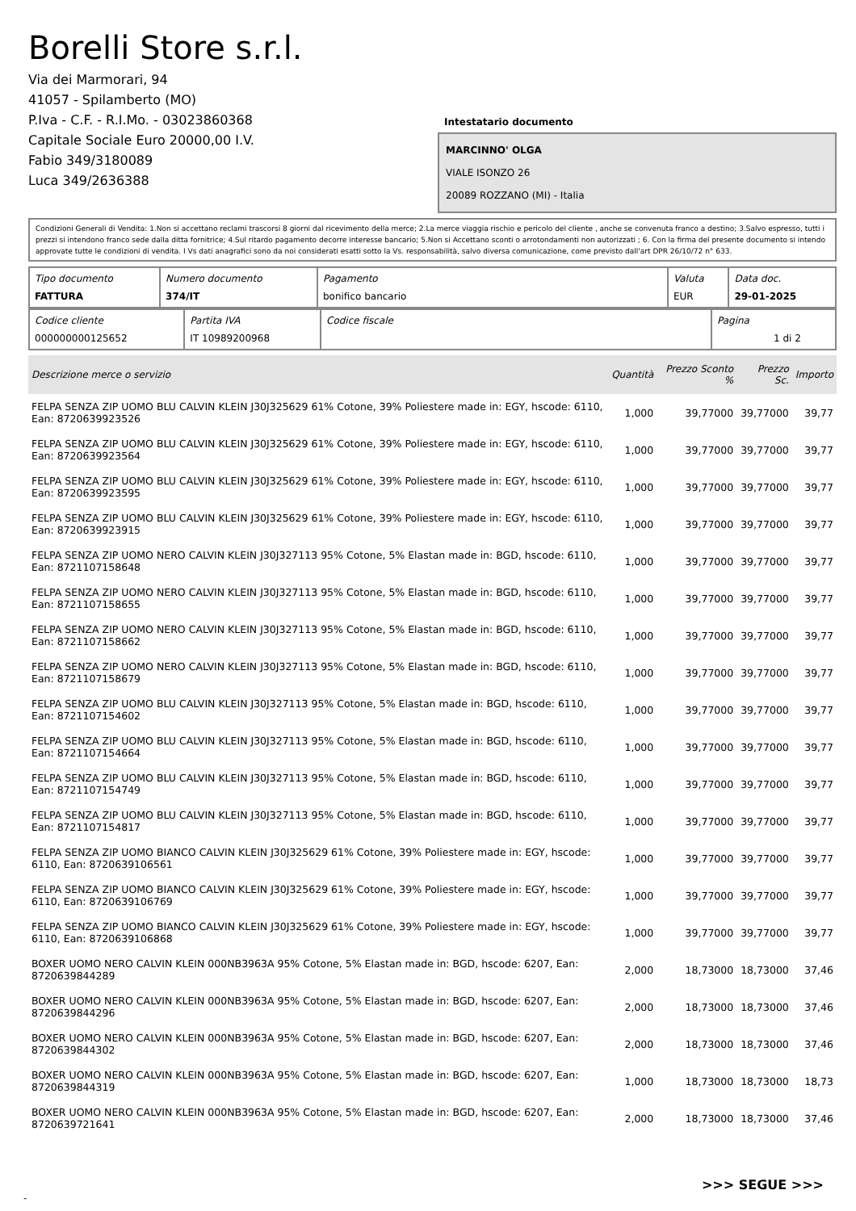Borelli Store s.r.l.
Via dei Marmorari, 94
41057 - Spilamberto (MO)
P.Iva - C.F. - R.I.Mo. - 03023860368
Capitale Sociale Euro 20000,00 I.V.
Fabio 349/3180089
Luca 349/2636388
Intestatario documento
MARCINNO' OLGA
VIALE ISONZO 26
20089 ROZZANO (MI) - Italia
Condizioni Generali di Vendita: 1.Non si accettano reclami trascorsi 8 giorni dal ricevimento della merce; 2.La merce viaggia rischio e pericolo del cliente , anche se convenuta franco a destino; 3.Salvo espresso, tutti i prezzi si intendono franco sede dalla ditta fornitrice; 4.Sul ritardo pagamento decorre interesse bancario; 5.Non si Accettano sconti o arrotondamenti non autorizzati ; 6. Con la firma del presente documento si intendo approvate tutte le condizioni di vendita. I Vs dati anagrafici sono da noi considerati esatti sotto la Vs. responsabilità, salvo diversa comunicazione, come previsto dall'art DPR 26/10/72 n° 633.
| Tipo documento FATTURA | Numero documento 374/IT | Pagamento bonifico bancario | Valuta EUR | Data doc. 29-01-2025 |
| Codice cliente 000000000125652 | Partita IVA IT 10989200968 | Codice fiscale | Pagina 1 di 2 |
| Descrizione merce o servizio | Quantità | Prezzo Sconto % | Prezzo Sc. | Importo |
| --- | --- | --- | --- | --- |
| FELPA SENZA ZIP UOMO BLU CALVIN KLEIN J30J325629 61% Cotone, 39% Poliestere made in: EGY, hscode: 6110, Ean: 8720639923526 | 1,000 | 39,77000 | 39,77000 | 39,77 |
| FELPA SENZA ZIP UOMO BLU CALVIN KLEIN J30J325629 61% Cotone, 39% Poliestere made in: EGY, hscode: 6110, Ean: 8720639923564 | 1,000 | 39,77000 | 39,77000 | 39,77 |
| FELPA SENZA ZIP UOMO BLU CALVIN KLEIN J30J325629 61% Cotone, 39% Poliestere made in: EGY, hscode: 6110, Ean: 8720639923595 | 1,000 | 39,77000 | 39,77000 | 39,77 |
| FELPA SENZA ZIP UOMO BLU CALVIN KLEIN J30J325629 61% Cotone, 39% Poliestere made in: EGY, hscode: 6110, Ean: 8720639923915 | 1,000 | 39,77000 | 39,77000 | 39,77 |
| FELPA SENZA ZIP UOMO NERO CALVIN KLEIN J30J327113 95% Cotone, 5% Elastan made in: BGD, hscode: 6110, Ean: 8721107158648 | 1,000 | 39,77000 | 39,77000 | 39,77 |
| FELPA SENZA ZIP UOMO NERO CALVIN KLEIN J30J327113 95% Cotone, 5% Elastan made in: BGD, hscode: 6110, Ean: 8721107158655 | 1,000 | 39,77000 | 39,77000 | 39,77 |
| FELPA SENZA ZIP UOMO NERO CALVIN KLEIN J30J327113 95% Cotone, 5% Elastan made in: BGD, hscode: 6110, Ean: 8721107158662 | 1,000 | 39,77000 | 39,77000 | 39,77 |
| FELPA SENZA ZIP UOMO NERO CALVIN KLEIN J30J327113 95% Cotone, 5% Elastan made in: BGD, hscode: 6110, Ean: 8721107158679 | 1,000 | 39,77000 | 39,77000 | 39,77 |
| FELPA SENZA ZIP UOMO BLU CALVIN KLEIN J30J327113 95% Cotone, 5% Elastan made in: BGD, hscode: 6110, Ean: 8721107154602 | 1,000 | 39,77000 | 39,77000 | 39,77 |
| FELPA SENZA ZIP UOMO BLU CALVIN KLEIN J30J327113 95% Cotone, 5% Elastan made in: BGD, hscode: 6110, Ean: 8721107154664 | 1,000 | 39,77000 | 39,77000 | 39,77 |
| FELPA SENZA ZIP UOMO BLU CALVIN KLEIN J30J327113 95% Cotone, 5% Elastan made in: BGD, hscode: 6110, Ean: 8721107154749 | 1,000 | 39,77000 | 39,77000 | 39,77 |
| FELPA SENZA ZIP UOMO BLU CALVIN KLEIN J30J327113 95% Cotone, 5% Elastan made in: BGD, hscode: 6110, Ean: 8721107154817 | 1,000 | 39,77000 | 39,77000 | 39,77 |
| FELPA SENZA ZIP UOMO BIANCO CALVIN KLEIN J30J325629 61% Cotone, 39% Poliestere made in: EGY, hscode: 6110, Ean: 8720639106561 | 1,000 | 39,77000 | 39,77000 | 39,77 |
| FELPA SENZA ZIP UOMO BIANCO CALVIN KLEIN J30J325629 61% Cotone, 39% Poliestere made in: EGY, hscode: 6110, Ean: 8720639106769 | 1,000 | 39,77000 | 39,77000 | 39,77 |
| FELPA SENZA ZIP UOMO BIANCO CALVIN KLEIN J30J325629 61% Cotone, 39% Poliestere made in: EGY, hscode: 6110, Ean: 8720639106868 | 1,000 | 39,77000 | 39,77000 | 39,77 |
| BOXER UOMO NERO CALVIN KLEIN 000NB3963A 95% Cotone, 5% Elastan made in: BGD, hscode: 6207, Ean: 8720639844289 | 2,000 | 18,73000 | 18,73000 | 37,46 |
| BOXER UOMO NERO CALVIN KLEIN 000NB3963A 95% Cotone, 5% Elastan made in: BGD, hscode: 6207, Ean: 8720639844296 | 2,000 | 18,73000 | 18,73000 | 37,46 |
| BOXER UOMO NERO CALVIN KLEIN 000NB3963A 95% Cotone, 5% Elastan made in: BGD, hscode: 6207, Ean: 8720639844302 | 2,000 | 18,73000 | 18,73000 | 37,46 |
| BOXER UOMO NERO CALVIN KLEIN 000NB3963A 95% Cotone, 5% Elastan made in: BGD, hscode: 6207, Ean: 8720639844319 | 1,000 | 18,73000 | 18,73000 | 18,73 |
| BOXER UOMO NERO CALVIN KLEIN 000NB3963A 95% Cotone, 5% Elastan made in: BGD, hscode: 6207, Ean: 8720639721641 | 2,000 | 18,73000 | 18,73000 | 37,46 |
>>> SEGUE >>>
-